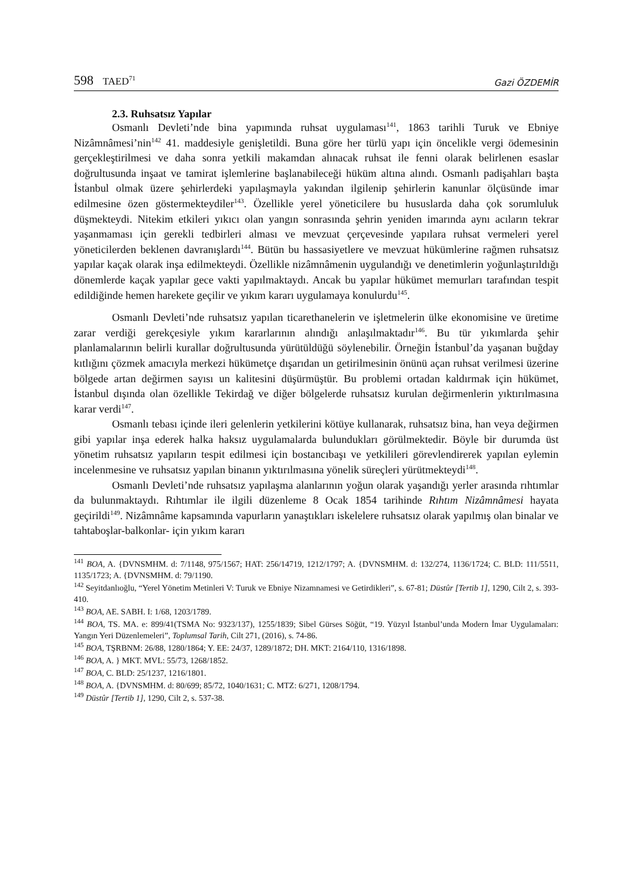598 TAED<sup>71</sup>
Gazi ÖZDEMİR
2.3. Ruhsatsız Yapılar
Osmanlı Devleti’nde bina yapımında ruhsat uygulaması<sup>141</sup>, 1863 tarihli Turuk ve Ebniye Nizâmnâmesi’nin<sup>142</sup> 41. maddesiyle genişletildi. Buna göre her türlü yapı için öncelikle vergi ödemesinin gerçekleştirilmesi ve daha sonra yetkili makamdan alınacak ruhsat ile fenni olarak belirlenen esaslar doğrultusunda inşaat ve tamirat işlemlerine başlanabileceği hüküm altına alındı. Osmanlı padişahları başta İstanbul olmak üzere şehirlerdeki yapılaşmayla yakından ilgilenip şehirlerin kanunlar ölçüsünde imar edilmesine özen göstermekteydiler<sup>143</sup>. Özellikle yerel yöneticilere bu hususlarda daha çok sorumluluk düşmekteydi. Nitekim etkileri yıkıcı olan yangın sonrasında şehrin yeniden imarında aynı acıların tekrar yaşanmaması için gerekli tedbirleri alması ve mevzuat çerçevesinde yapılara ruhsat vermeleri yerel yöneticilerden beklenen davranışlardı<sup>144</sup>. Bütün bu hassasiyetlere ve mevzuat hükümlerine rağmen ruhsatsız yapılar kaçak olarak inşa edilmekteydi. Özellikle nizâmnâmenin uygulandığı ve denetimlerin yoğunlaştırıldığı dönemlerde kaçak yapılar gece vakti yapılmaktaydı. Ancak bu yapılar hükümet memurları tarafından tespit edildiğinde hemen harekete geçilir ve yıkım kararı uygulamaya konulurdu<sup>145</sup>.
Osmanlı Devleti’nde ruhsatsız yapılan ticarethanelerin ve işletmelerin ülke ekonomisine ve üretime zarar verdiği gerekçesiyle yıkım kararlarının alındığı anlaşılmaktadır<sup>146</sup>. Bu tür yıkımlarda şehir planlamalarının belirli kurallar doğrultusunda yürütüldüğü söylenebilir. Örneğin İstanbul’da yaşanan buğday kıtlığını çözmek amacıyla merkezi hükümetçe dışarıdan un getirilmesinin önünü açan ruhsat verilmesi üzerine bölgede artan değirmen sayısı un kalitesini düşürmüştür. Bu problemi ortadan kaldırmak için hükümet, İstanbul dışında olan özellikle Tekirdağ ve diğer bölgelerde ruhsatsız kurulan değirmenlerin yıktırılmasına karar verdi<sup>147</sup>.
Osmanlı tebası içinde ileri gelenlerin yetkilerini kötüye kullanarak, ruhsatsız bina, han veya değirmen gibi yapılar inşa ederek halka haksız uygulamalarda bulundukları görülmektedir. Böyle bir durumda üst yönetim ruhsatsız yapıların tespit edilmesi için bostancıbaşı ve yetkilileri görevlendirerek yapılan eylemin incelenmesine ve ruhsatsız yapılan binanın yıktırılmasına yönelik süreçleri yürütmekteydi<sup>148</sup>.
Osmanlı Devleti’nde ruhsatsız yapılaşma alanlarının yoğun olarak yaşandığı yerler arasında rıhtımlar da bulunmaktaydı. Rıhtımlar ile ilgili düzenleme 8 Ocak 1854 tarihinde Rıhtım Nizâmnâmesi hayata geçirildi<sup>149</sup>. Nizâmnâme kapsamında vapurların yanaştıkları iskelelere ruhsatsız olarak yapılmış olan binalar ve tahtaboşlar-balkonlar- için yıkım kararı
<sup>141</sup> BOA, A. {DVNSMHM. d: 7/1148, 975/1567; HAT: 256/14719, 1212/1797; A. {DVNSMHM. d: 132/274, 1136/1724; C. BLD: 111/5511, 1135/1723; A. {DVNSMHM. d: 79/1190.
<sup>142</sup> Seyitdanlıoğlu, “Yerel Yönetim Metinleri V: Turuk ve Ebniye Nizamnamesi ve Getirdikleri”, s. 67-81; Düstûr [Tertib 1], 1290, Cilt 2, s. 393-410.
<sup>143</sup> BOA, AE. SABH. I: 1/68, 1203/1789.
<sup>144</sup> BOA, TS. MA. e: 899/41(TSMA No: 9323/137), 1255/1839; Sibel Gürses Söğüt, “19. Yüzyıl İstanbul’unda Modern İmar Uygulamaları: Yangın Yeri Düzenlemeleri”, Toplumsal Tarih, Cilt 271, (2016), s. 74-86.
<sup>145</sup> BOA, TŞRBNM: 26/88, 1280/1864; Y. EE: 24/37, 1289/1872; DH. MKT: 2164/110, 1316/1898.
<sup>146</sup> BOA, A. } MKT. MVL: 55/73, 1268/1852.
<sup>147</sup> BOA, C. BLD: 25/1237, 1216/1801.
<sup>148</sup> BOA, A. {DVNSMHM. d: 80/699; 85/72, 1040/1631; C. MTZ: 6/271, 1208/1794.
<sup>149</sup> Düstûr [Tertib 1], 1290, Cilt 2, s. 537-38.